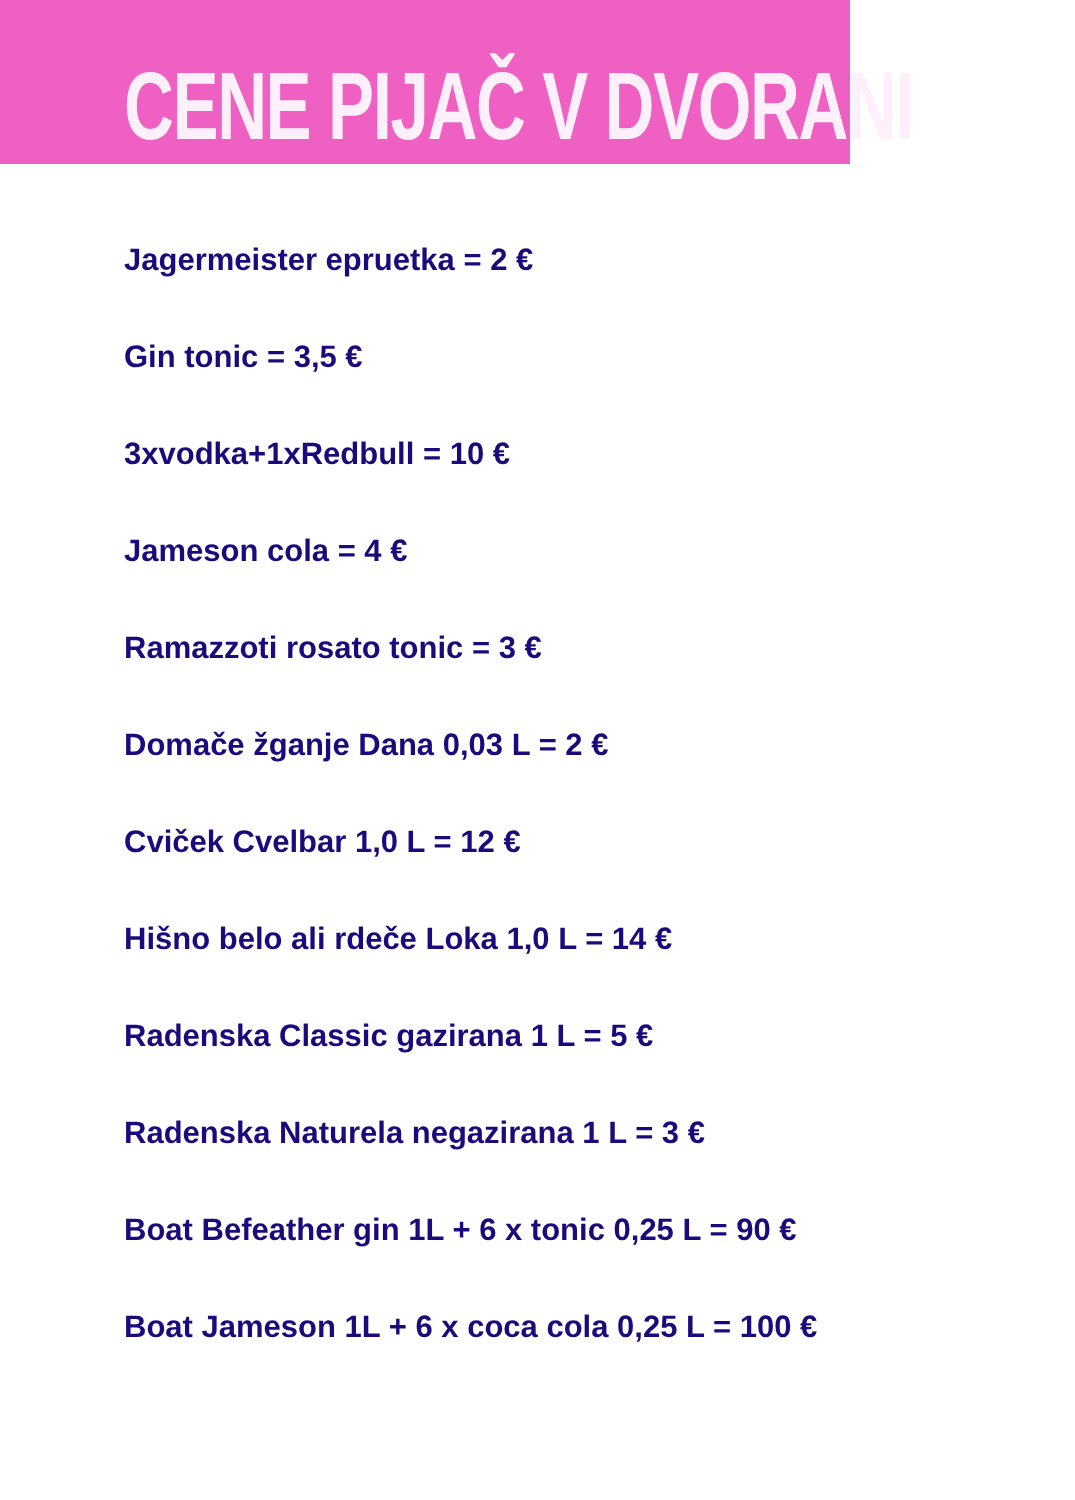CENE PIJAČ V DVORANI
Jagermeister epruetka = 2 €
Gin tonic = 3,5 €
3xvodka+1xRedbull = 10 €
Jameson cola = 4 €
Ramazzoti rosato tonic = 3 €
Domače žganje Dana 0,03 L = 2 €
Cviček Cvelbar 1,0 L = 12 €
Hišno belo ali rdeče Loka 1,0 L = 14 €
Radenska Classic gazirana 1 L = 5 €
Radenska Naturela negazirana 1 L = 3 €
Boat Befeather gin 1L + 6 x tonic 0,25 L = 90 €
Boat Jameson 1L + 6 x coca cola 0,25 L = 100 €